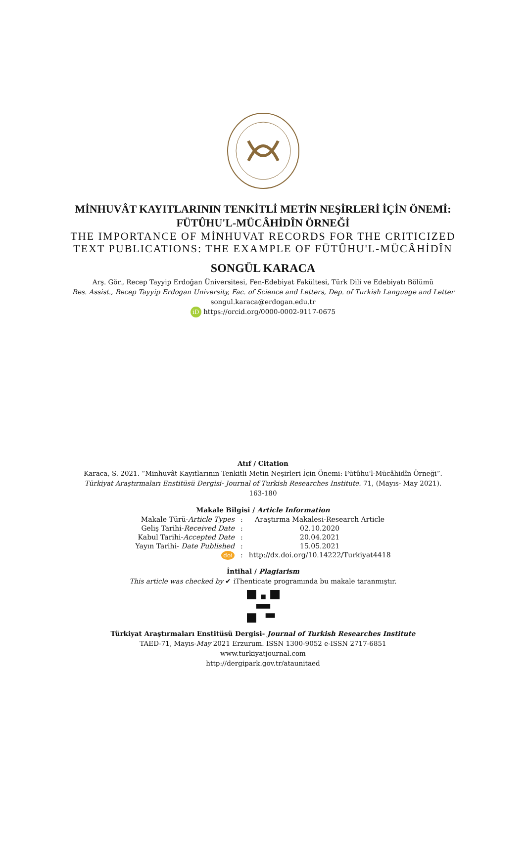MİNHUVÂT KAYITLARININ TENKİTLİ METİN NEŞİRLERİ İÇİN ÖNEMİ:
FÜTÛHU'L-MÜCÂHİDÎN ÖRNEĞİ
THE IMPORTANCE OF MİNHUVAT RECORDS FOR THE CRITICIZED
TEXT PUBLICATIONS: THE EXAMPLE OF FÜTÛHU'L-MÜCÂHİDÎN
SONGÜL KARACA
Arş. Gör., Recep Tayyip Erdoğan Üniversitesi, Fen-Edebiyat Fakültesi, Türk Dili ve Edebiyatı Bölümü
Res. Assist., Recep Tayyip Erdogan University, Fac. of Science and Letters, Dep. of Turkish Language and Letter
songul.karaca@erdogan.edu.tr
iD https://orcid.org/0000-0002-9117-0675
Atıf / Citation
Karaca, S. 2021. “Minhuvât Kayıtlarının Tenkitli Metin Neşirleri İçin Önemi: Fütûhu'l-Mücâhidîn Örneği”.
Türkiyat Araştırmaları Enstitüsü Dergisi- Journal of Turkish Researches Institute. 71, (Mayıs- May 2021).
163-180
Makale Bilgisi / Article Information
| Makale Türü- Article Types | : | Araştırma Makalesi-Research Article |
| Geliş Tarihi- Received Date | : | 02.10.2020 |
| Kabul Tarihi- Accepted Date | : | 20.04.2021 |
| Yayın Tarihi- Date Published | : | 15.05.2021 |
| doi | : | http://dx.doi.org/10.14222/Turkiyat4418 |
İntihal / Plagiarism
This article was checked by ✔ iThenticate programında bu makale taranmıştır.
Türkiyat Araştırmaları Enstitüsü Dergisi- Journal of Turkish Researches Institute
TAED-71, Mayıs-May 2021 Erzurum. ISSN 1300-9052 e-ISSN 2717-6851
www.turkiyatjournal.com
http://dergipark.gov.tr/ataunitaed